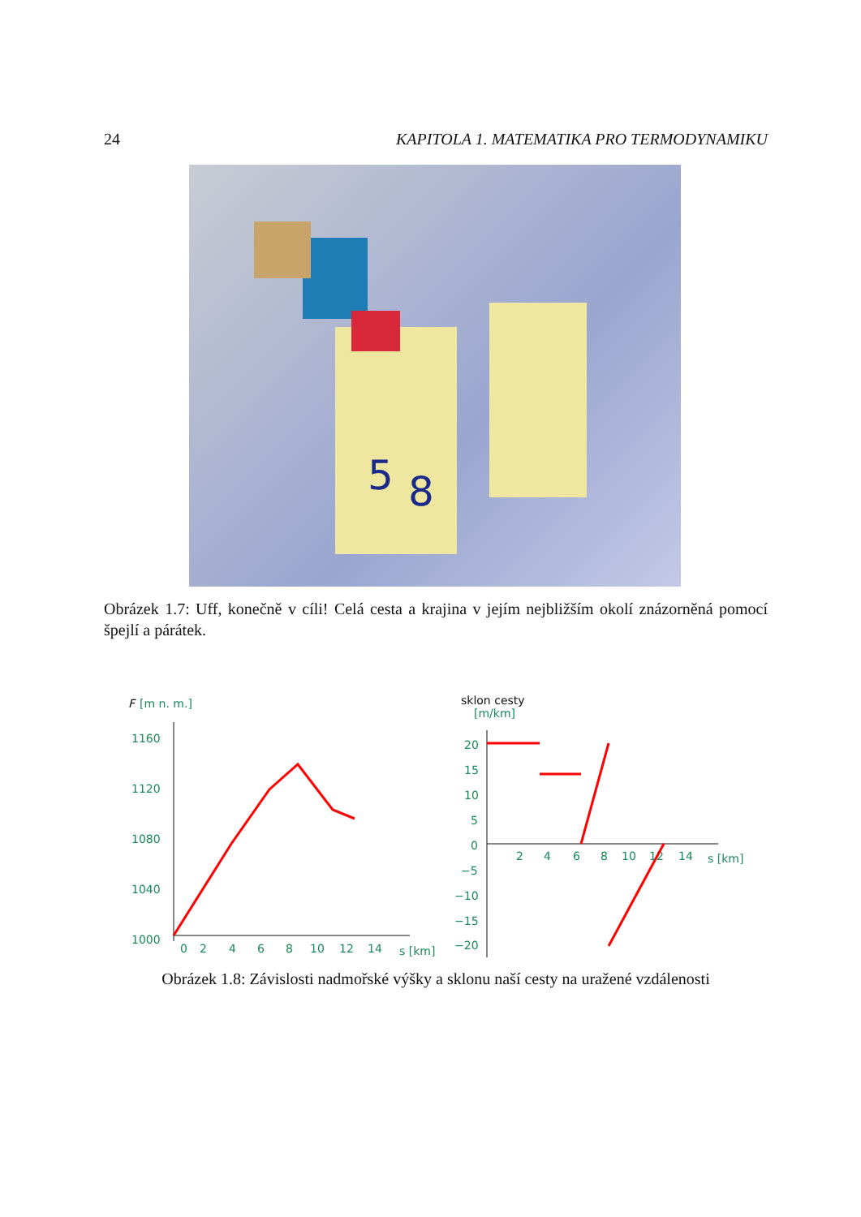24 KAPITOLA 1. MATEMATIKA PRO TERMODYNAMIKU
5
8
Obrázek 1.7: Uff, konečně v cíli! Celá cesta a krajina v jejím nejbližším okolí znázorněná pomocí špejlí a párátek.
F
[m n. m.]
1160
1120
1080
1040
1000
0
2
4
6
8
10
12
14
s [km]
sklon cesty
[m/km]
20
15
10
5
0
−5
−10
−15
−20
2
4
6
8
10
12
14
s [km]
Obrázek 1.8: Závislosti nadmořské výšky a sklonu naší cesty na uražené vzdálenosti